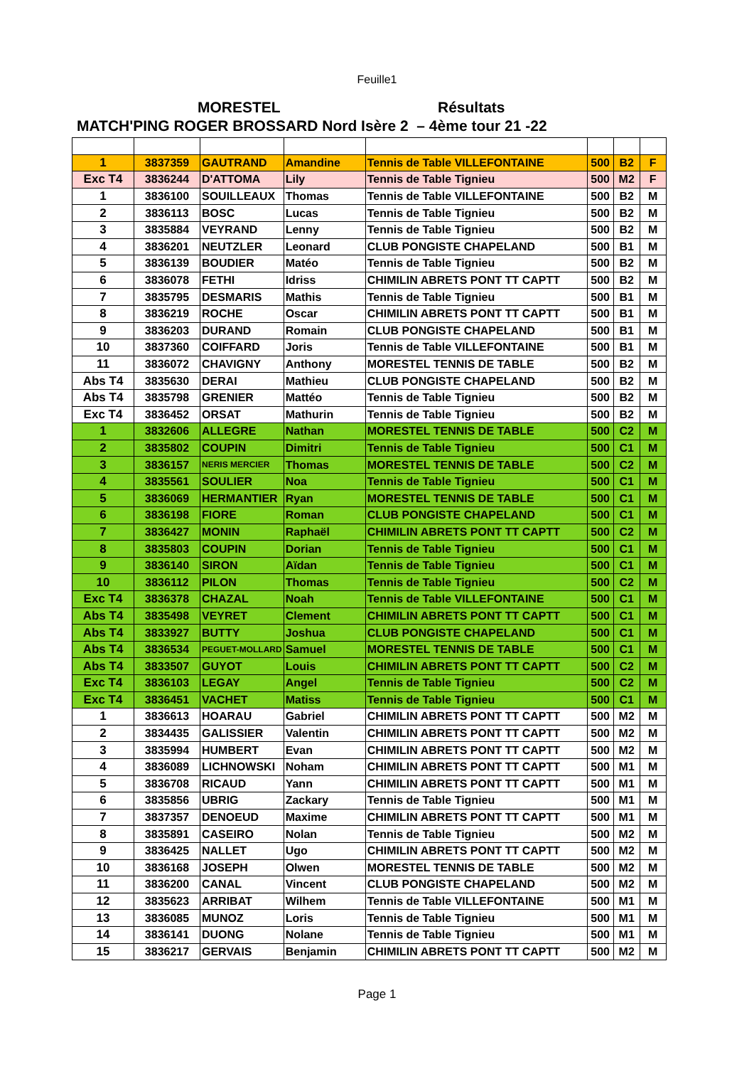Feuille1
MORESTEL Résultats
MATCH'PING ROGER BROSSARD Nord Isère 2 – 4ème tour 21 -22
| 1 | 3837359 | GAUTRAND | Amandine | Tennis de Table VILLEFONTAINE | 500 | B2 | F |
| Exc T4 | 3836244 | D'ATTOMA | Lily | Tennis de Table Tignieu | 500 | M2 | F |
| 1 | 3836100 | SOUILLEAUX | Thomas | Tennis de Table VILLEFONTAINE | 500 | B2 | M |
| 2 | 3836113 | BOSC | Lucas | Tennis de Table Tignieu | 500 | B2 | M |
| 3 | 3835884 | VEYRAND | Lenny | Tennis de Table Tignieu | 500 | B2 | M |
| 4 | 3836201 | NEUTZLER | Leonard | CLUB PONGISTE CHAPELAND | 500 | B1 | M |
| 5 | 3836139 | BOUDIER | Matéo | Tennis de Table Tignieu | 500 | B2 | M |
| 6 | 3836078 | FETHI | Idriss | CHIMILIN ABRETS PONT TT CAPTT | 500 | B2 | M |
| 7 | 3835795 | DESMARIS | Mathis | Tennis de Table Tignieu | 500 | B1 | M |
| 8 | 3836219 | ROCHE | Oscar | CHIMILIN ABRETS PONT TT CAPTT | 500 | B1 | M |
| 9 | 3836203 | DURAND | Romain | CLUB PONGISTE CHAPELAND | 500 | B1 | M |
| 10 | 3837360 | COIFFARD | Joris | Tennis de Table VILLEFONTAINE | 500 | B1 | M |
| 11 | 3836072 | CHAVIGNY | Anthony | MORESTEL TENNIS DE TABLE | 500 | B2 | M |
| Abs T4 | 3835630 | DERAI | Mathieu | CLUB PONGISTE CHAPELAND | 500 | B2 | M |
| Abs T4 | 3835798 | GRENIER | Mattéo | Tennis de Table Tignieu | 500 | B2 | M |
| Exc T4 | 3836452 | ORSAT | Mathurin | Tennis de Table Tignieu | 500 | B2 | M |
| 1 | 3832606 | ALLEGRE | Nathan | MORESTEL TENNIS DE TABLE | 500 | C2 | M |
| 2 | 3835802 | COUPIN | Dimitri | Tennis de Table Tignieu | 500 | C1 | M |
| 3 | 3836157 | NERIS MERCIER | Thomas | MORESTEL TENNIS DE TABLE | 500 | C2 | M |
| 4 | 3835561 | SOULIER | Noa | Tennis de Table Tignieu | 500 | C1 | M |
| 5 | 3836069 | HERMANTIER | Ryan | MORESTEL TENNIS DE TABLE | 500 | C1 | M |
| 6 | 3836198 | FIORE | Roman | CLUB PONGISTE CHAPELAND | 500 | C1 | M |
| 7 | 3836427 | MONIN | Raphaël | CHIMILIN ABRETS PONT TT CAPTT | 500 | C2 | M |
| 8 | 3835803 | COUPIN | Dorian | Tennis de Table Tignieu | 500 | C1 | M |
| 9 | 3836140 | SIRON | Aïdan | Tennis de Table Tignieu | 500 | C1 | M |
| 10 | 3836112 | PILON | Thomas | Tennis de Table Tignieu | 500 | C2 | M |
| Exc T4 | 3836378 | CHAZAL | Noah | Tennis de Table VILLEFONTAINE | 500 | C1 | M |
| Abs T4 | 3835498 | VEYRET | Clement | CHIMILIN ABRETS PONT TT CAPTT | 500 | C1 | M |
| Abs T4 | 3833927 | BUTTY | Joshua | CLUB PONGISTE CHAPELAND | 500 | C1 | M |
| Abs T4 | 3836534 | PEGUET-MOLLARD | Samuel | MORESTEL TENNIS DE TABLE | 500 | C1 | M |
| Abs T4 | 3833507 | GUYOT | Louis | CHIMILIN ABRETS PONT TT CAPTT | 500 | C2 | M |
| Exc T4 | 3836103 | LEGAY | Angel | Tennis de Table Tignieu | 500 | C2 | M |
| Exc T4 | 3836451 | VACHET | Matiss | Tennis de Table Tignieu | 500 | C1 | M |
| 1 | 3836613 | HOARAU | Gabriel | CHIMILIN ABRETS PONT TT CAPTT | 500 | M2 | M |
| 2 | 3834435 | GALISSIER | Valentin | CHIMILIN ABRETS PONT TT CAPTT | 500 | M2 | M |
| 3 | 3835994 | HUMBERT | Evan | CHIMILIN ABRETS PONT TT CAPTT | 500 | M2 | M |
| 4 | 3836089 | LICHNOWSKI | Noham | CHIMILIN ABRETS PONT TT CAPTT | 500 | M1 | M |
| 5 | 3836708 | RICAUD | Yann | CHIMILIN ABRETS PONT TT CAPTT | 500 | M1 | M |
| 6 | 3835856 | UBRIG | Zackary | Tennis de Table Tignieu | 500 | M1 | M |
| 7 | 3837357 | DENOEUD | Maxime | CHIMILIN ABRETS PONT TT CAPTT | 500 | M1 | M |
| 8 | 3835891 | CASEIRO | Nolan | Tennis de Table Tignieu | 500 | M2 | M |
| 9 | 3836425 | NALLET | Ugo | CHIMILIN ABRETS PONT TT CAPTT | 500 | M2 | M |
| 10 | 3836168 | JOSEPH | Olwen | MORESTEL TENNIS DE TABLE | 500 | M2 | M |
| 11 | 3836200 | CANAL | Vincent | CLUB PONGISTE CHAPELAND | 500 | M2 | M |
| 12 | 3835623 | ARRIBAT | Wilhem | Tennis de Table VILLEFONTAINE | 500 | M1 | M |
| 13 | 3836085 | MUNOZ | Loris | Tennis de Table Tignieu | 500 | M1 | M |
| 14 | 3836141 | DUONG | Nolane | Tennis de Table Tignieu | 500 | M1 | M |
| 15 | 3836217 | GERVAIS | Benjamin | CHIMILIN ABRETS PONT TT CAPTT | 500 | M2 | M |
Page 1